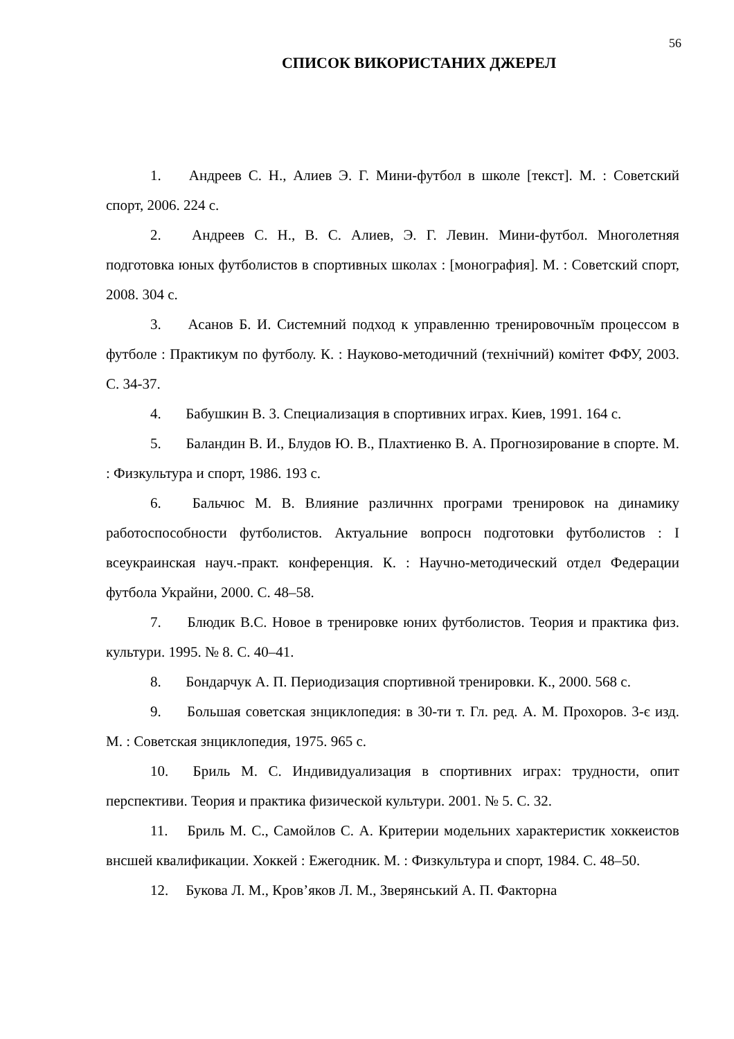56
СПИСОК ВИКОРИСТАНИХ ДЖЕРЕЛ
1. Андреев С. Н., Алиев Э. Г. Мини-футбол в школе [текст]. М. : Советский спорт, 2006. 224 с.
2. Андреев С. Н., В. С. Алиев, Э. Г. Левин. Мини-футбол. Многолетняя подготовка юных футболистов в спортивных школах : [монография]. М. : Советский спорт, 2008. 304 с.
3. Асанов Б. И. Системний подход к управленню тренировочньїм процессом в футболе : Практикум по футболу. К. : Науково-методичний (технічний) комітет ФФУ, 2003. С. 34-37.
4. Бабушкин В. 3. Специализация в спортивних играх. Киев, 1991. 164 с.
5. Баландин В. И., Блудов Ю. В., Плахтиенко В. А. Прогнозирование в спорте. М. : Физкультура и спорт, 1986. 193 с.
6. Бальчюс М. В. Влияние различннх програми тренировок на динамику работоспособности футболистов. Актуальние вопросн подготовки футболистов : I всеукраинская науч.-практ. конференция. К. : Научно-методический отдел Федерации футбола Украйни, 2000. С. 48–58.
7. Блюдик В.С. Новое в тренировке юних футболистов. Теория и практика физ. культури. 1995. № 8. С. 40–41.
8. Бондарчук А. П. Периодизация спортивной тренировки. К., 2000. 568 с.
9. Большая советская знциклопедия: в 30-ти т. Гл. ред. А. М. Прохоров. 3-є изд. М. : Советская знциклопедия, 1975. 965 с.
10. Бриль М. С. Индивидуализация в спортивних играх: трудности, опит перспективи. Теория и практика физической культури. 2001. № 5. С. 32.
11. Бриль М. С., Самойлов С. А. Критерии модельних характеристик хоккеистов внсшей квалификации. Хоккей : Ежегодник. М. : Физкультура и спорт, 1984. С. 48–50.
12. Букова Л. М., Кров’яков Л. М., Зверянський А. П. Факторна